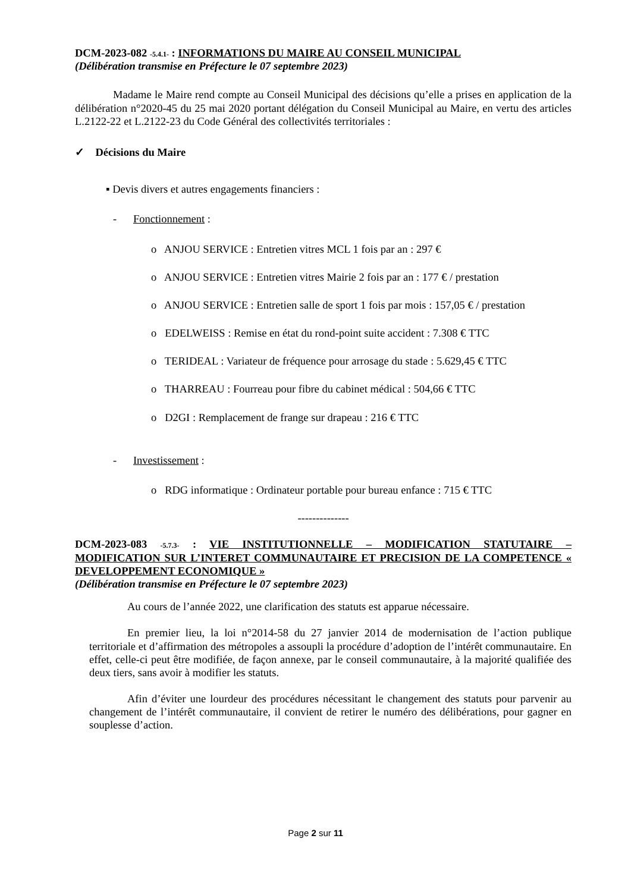DCM-2023-082 -5.4.1- : INFORMATIONS DU MAIRE AU CONSEIL MUNICIPAL
(Délibération transmise en Préfecture le 07 septembre 2023)
Madame le Maire rend compte au Conseil Municipal des décisions qu’elle a prises en application de la délibération n°2020-45 du 25 mai 2020 portant délégation du Conseil Municipal au Maire, en vertu des articles L.2122-22 et L.2122-23 du Code Général des collectivités territoriales :
✓ Décisions du Maire
▪ Devis divers et autres engagements financiers :
- Fonctionnement :
o ANJOU SERVICE : Entretien vitres MCL 1 fois par an : 297 €
o ANJOU SERVICE : Entretien vitres Mairie 2 fois par an : 177 € / prestation
o ANJOU SERVICE : Entretien salle de sport 1 fois par mois : 157,05 € / prestation
o EDELWEISS : Remise en état du rond-point suite accident : 7.308 € TTC
o TERIDEAL : Variateur de fréquence pour arrosage du stade : 5.629,45 € TTC
o THARREAU : Fourreau pour fibre du cabinet médical : 504,66 € TTC
o D2GI : Remplacement de frange sur drapeau : 216 € TTC
- Investissement :
o RDG informatique : Ordinateur portable pour bureau enfance : 715 € TTC
--------------
DCM-2023-083 -5.7.3- : VIE INSTITUTIONNELLE – MODIFICATION STATUTAIRE – MODIFICATION SUR L’INTERET COMMUNAUTAIRE ET PRECISION DE LA COMPETENCE « DEVELOPPEMENT ECONOMIQUE »
(Délibération transmise en Préfecture le 07 septembre 2023)
Au cours de l’année 2022, une clarification des statuts est apparue nécessaire.
En premier lieu, la loi n°2014-58 du 27 janvier 2014 de modernisation de l’action publique territoriale et d’affirmation des métropoles a assoupli la procédure d’adoption de l’intérêt communautaire. En effet, celle-ci peut être modifiée, de façon annexe, par le conseil communautaire, à la majorité qualifiée des deux tiers, sans avoir à modifier les statuts.
Afin d’éviter une lourdeur des procédures nécessitant le changement des statuts pour parvenir au changement de l’intérêt communautaire, il convient de retirer le numéro des délibérations, pour gagner en souplesse d’action.
Page 2 sur 11